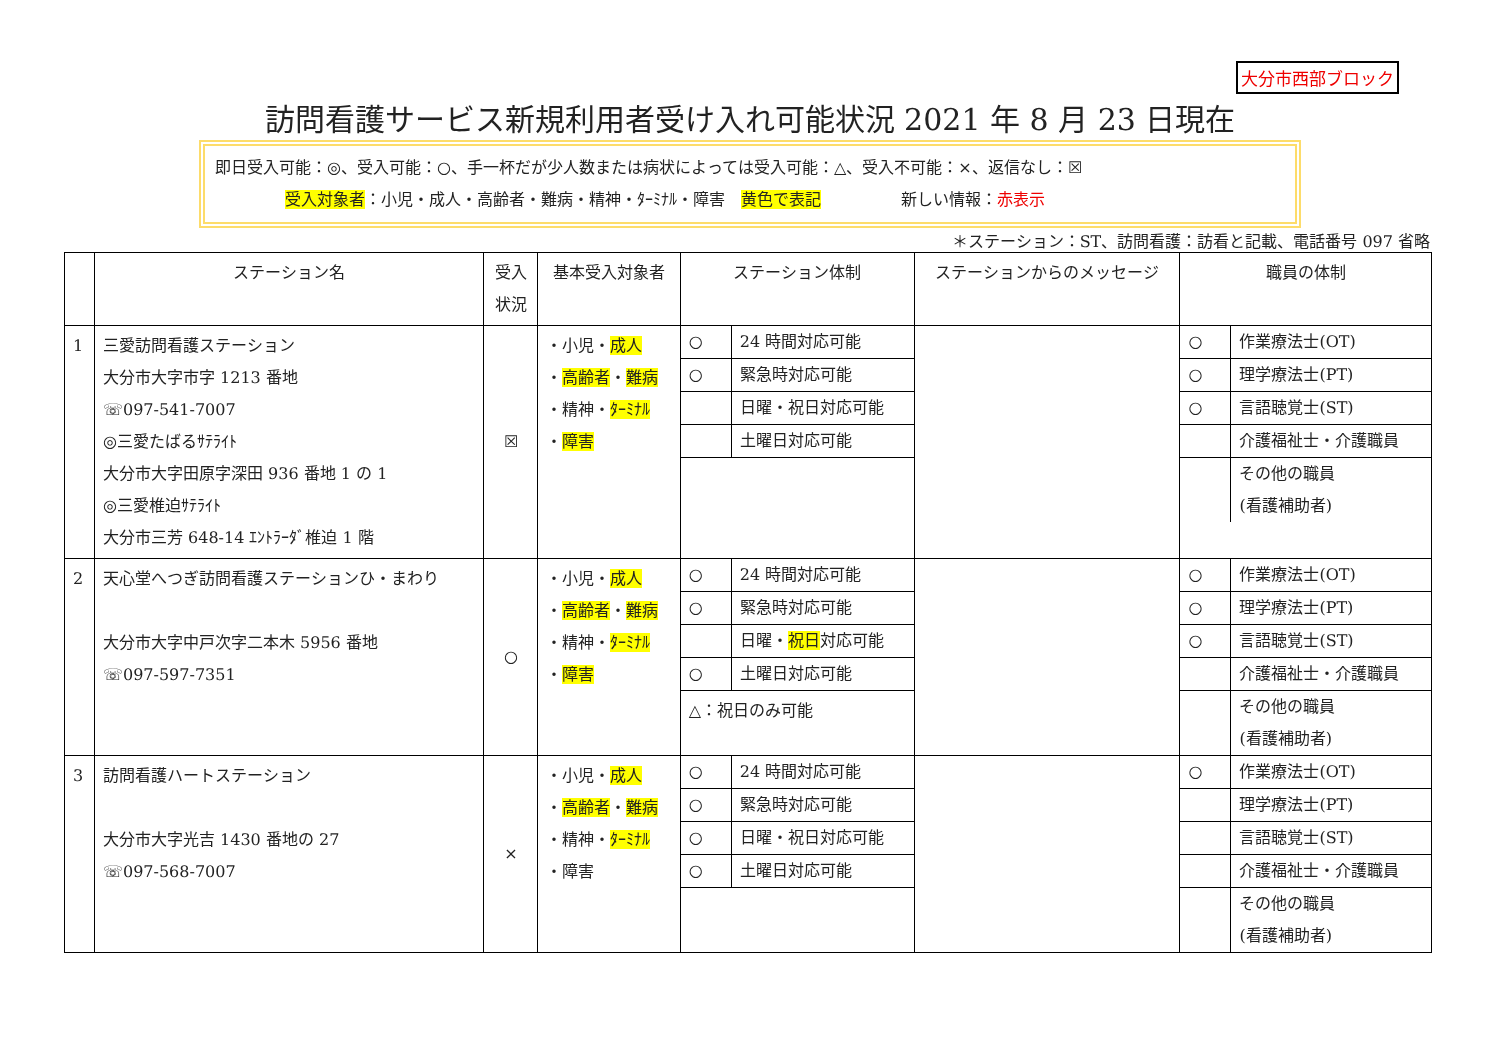大分市西部ブロック
訪問看護サービス新規利用者受け入れ可能状況 2021 年 8 月 23 日現在
即日受入可能：◎、受入可能：○、手一杯だが少人数または病状によっては受入可能：△、受入不可能：×、返信なし：☒
受入対象者：小児・成人・高齢者・難病・精神・ﾀｰﾐﾅﾙ・障害　黄色で表記　　　　　新しい情報：赤表示
＊ステーション：ST、訪問看護：訪看と記載、電話番号 097 省略
| | ステーション名 | 受入 状況 | 基本受入対象者 | ステーション体制 | ステーションからのメッセージ | 職員の体制 |
| --- | --- | --- | --- | --- | --- | --- |
| 1 | 三愛訪問看護ステーション 大分市大字市字 1213 番地 ☏097-541-7007 ◎三愛たばるｻﾃﾗｲﾄ 大分市大字田原字深田 936 番地 1 の 1 ◎三愛椎迫ｻﾃﾗｲﾄ 大分市三芳 648-14 ｴﾝﾄﾗｰﾀﾞ椎迫 1 階 | ☒ | ・小児・ 成人 ・ 高齢者 ・ 難病 ・精神・ ﾀｰﾐﾅﾙ ・ 障害 | / ○ / 24 時間対応可能 / / ○ / 緊急時対応可能 / / / 日曜・祝日対応可能 / / / 土曜日対応可能 / | | / ○ / 作業療法士(OT) / / ○ / 理学療法士(PT) / / ○ / 言語聴覚士(ST) / / / 介護福祉士・介護職員 / / / その他の職員 (看護補助者) / |
| 2 | 天心堂へつぎ訪問看護ステーションひ・まわり 大分市大字中戸次字二本木 5956 番地 ☏097-597-7351 | ○ | ・小児・ 成人 ・ 高齢者 ・ 難病 ・精神・ ﾀｰﾐﾅﾙ ・ 障害 | / ○ / 24 時間対応可能 / / ○ / 緊急時対応可能 / / / 日曜・ 祝日 対応可能 / / ○ / 土曜日対応可能 / △：祝日のみ可能 | | / ○ / 作業療法士(OT) / / ○ / 理学療法士(PT) / / ○ / 言語聴覚士(ST) / / / 介護福祉士・介護職員 / / / その他の職員 (看護補助者) / |
| 3 | 訪問看護ハートステーション 大分市大字光吉 1430 番地の 27 ☏097-568-7007 | × | ・小児・ 成人 ・ 高齢者 ・ 難病 ・精神・ ﾀｰﾐﾅﾙ ・障害 | / ○ / 24 時間対応可能 / / ○ / 緊急時対応可能 / / ○ / 日曜・祝日対応可能 / / ○ / 土曜日対応可能 / | | / ○ / 作業療法士(OT) / / / 理学療法士(PT) / / / 言語聴覚士(ST) / / / 介護福祉士・介護職員 / / / その他の職員 (看護補助者) / |